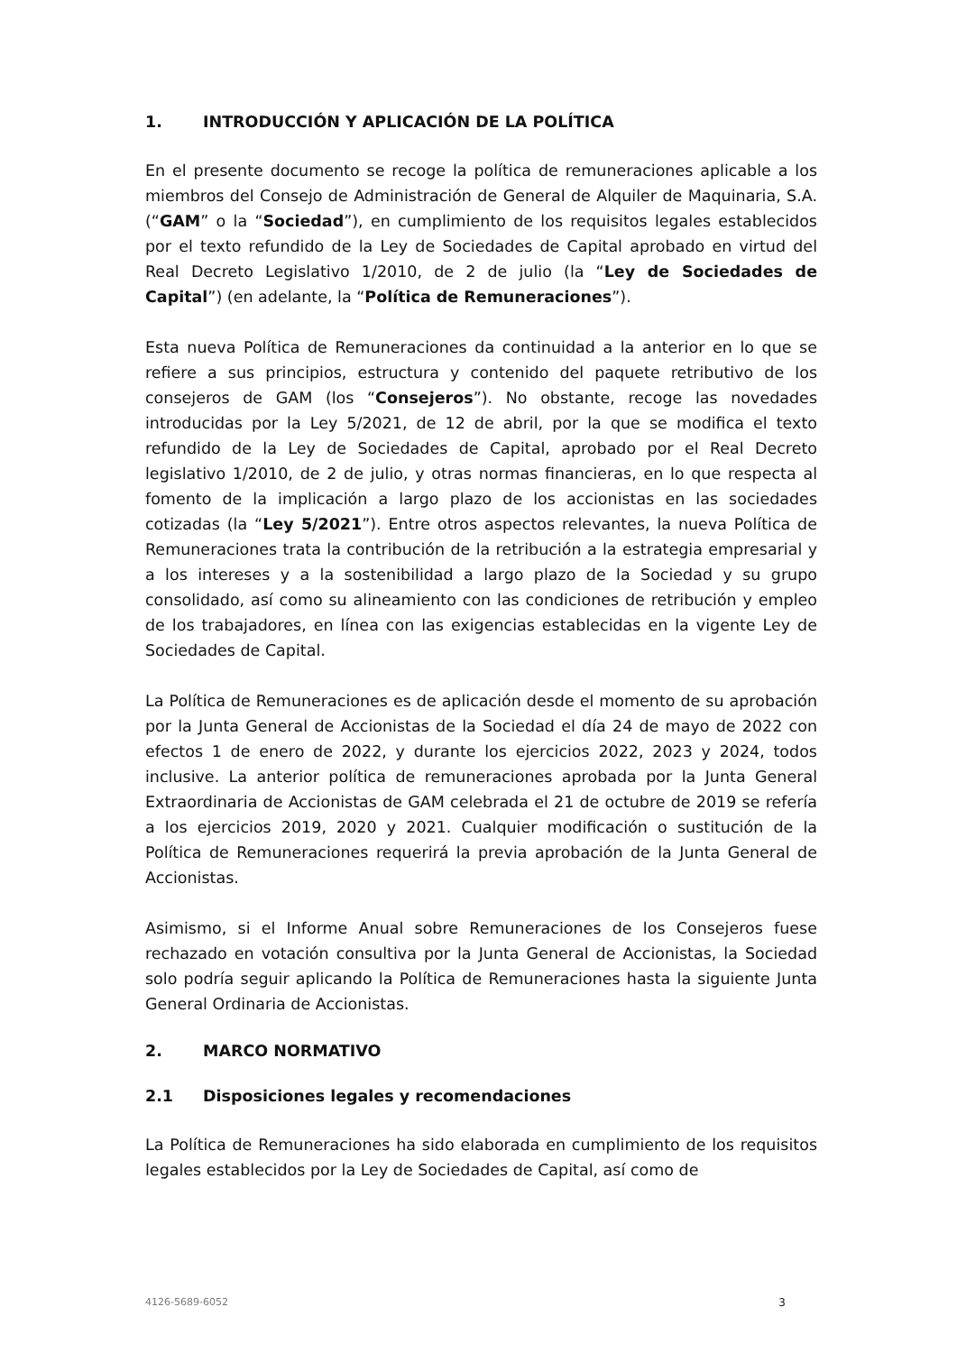1. INTRODUCCIÓN Y APLICACIÓN DE LA POLÍTICA
En el presente documento se recoge la política de remuneraciones aplicable a los miembros del Consejo de Administración de General de Alquiler de Maquinaria, S.A. (“GAM” o la “Sociedad”), en cumplimiento de los requisitos legales establecidos por el texto refundido de la Ley de Sociedades de Capital aprobado en virtud del Real Decreto Legislativo 1/2010, de 2 de julio (la “Ley de Sociedades de Capital”) (en adelante, la “Política de Remuneraciones”).
Esta nueva Política de Remuneraciones da continuidad a la anterior en lo que se refiere a sus principios, estructura y contenido del paquete retributivo de los consejeros de GAM (los “Consejeros”). No obstante, recoge las novedades introducidas por la Ley 5/2021, de 12 de abril, por la que se modifica el texto refundido de la Ley de Sociedades de Capital, aprobado por el Real Decreto legislativo 1/2010, de 2 de julio, y otras normas financieras, en lo que respecta al fomento de la implicación a largo plazo de los accionistas en las sociedades cotizadas (la “Ley 5/2021”). Entre otros aspectos relevantes, la nueva Política de Remuneraciones trata la contribución de la retribución a la estrategia empresarial y a los intereses y a la sostenibilidad a largo plazo de la Sociedad y su grupo consolidado, así como su alineamiento con las condiciones de retribución y empleo de los trabajadores, en línea con las exigencias establecidas en la vigente Ley de Sociedades de Capital.
La Política de Remuneraciones es de aplicación desde el momento de su aprobación por la Junta General de Accionistas de la Sociedad el día 24 de mayo de 2022 con efectos 1 de enero de 2022, y durante los ejercicios 2022, 2023 y 2024, todos inclusive. La anterior política de remuneraciones aprobada por la Junta General Extraordinaria de Accionistas de GAM celebrada el 21 de octubre de 2019 se refería a los ejercicios 2019, 2020 y 2021. Cualquier modificación o sustitución de la Política de Remuneraciones requerirá la previa aprobación de la Junta General de Accionistas.
Asimismo, si el Informe Anual sobre Remuneraciones de los Consejeros fuese rechazado en votación consultiva por la Junta General de Accionistas, la Sociedad solo podría seguir aplicando la Política de Remuneraciones hasta la siguiente Junta General Ordinaria de Accionistas.
2. MARCO NORMATIVO
2.1 Disposiciones legales y recomendaciones
La Política de Remuneraciones ha sido elaborada en cumplimiento de los requisitos legales establecidos por la Ley de Sociedades de Capital, así como de
4126-5689-6052 3